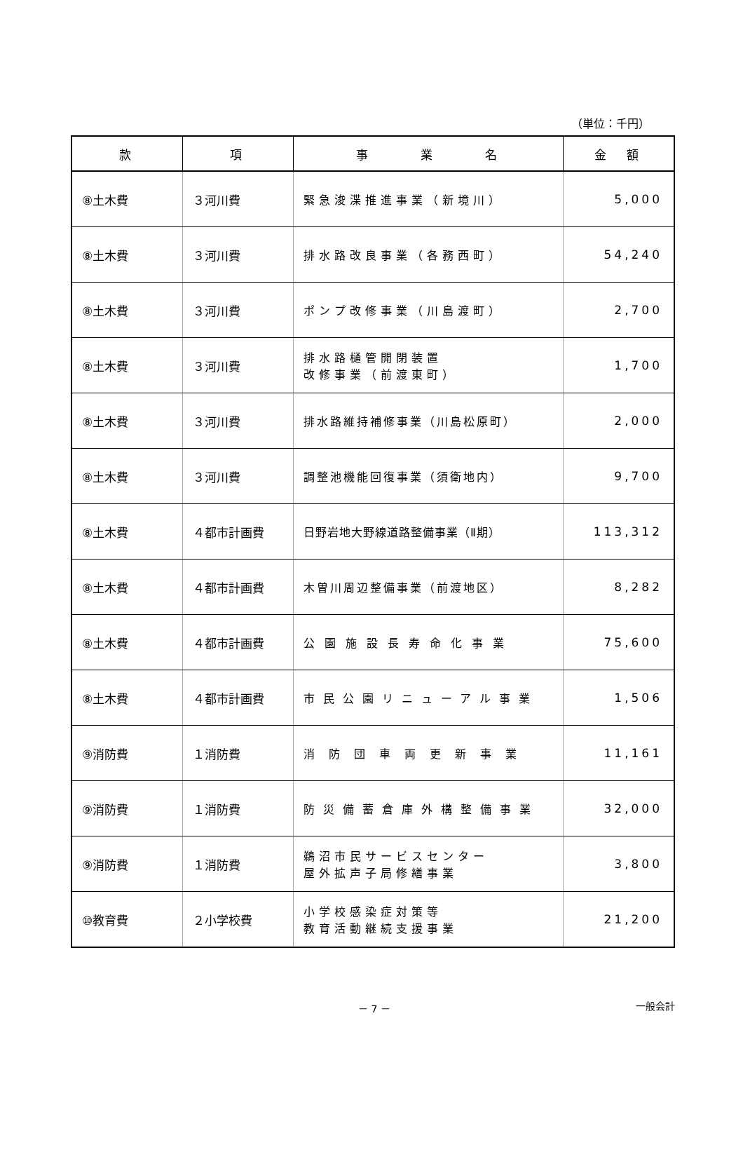（単位：千円）
| 款 | 項 | 事 業 名 | 金 額 |
| --- | --- | --- | --- |
| ⑧土木費 | ３河川費 | 緊急浚渫推進事業（新境川） | 5,000 |
| ⑧土木費 | ３河川費 | 排水路改良事業（各務西町） | 54,240 |
| ⑧土木費 | ３河川費 | ポンプ改修事業（川島渡町） | 2,700 |
| ⑧土木費 | ３河川費 | 排水路樋管開閉装置 改修事業（前渡東町） | 1,700 |
| ⑧土木費 | ３河川費 | 排水路維持補修事業（川島松原町） | 2,000 |
| ⑧土木費 | ３河川費 | 調整池機能回復事業（須衛地内） | 9,700 |
| ⑧土木費 | ４都市計画費 | 日野岩地大野線道路整備事業（Ⅱ期） | 113,312 |
| ⑧土木費 | ４都市計画費 | 木曽川周辺整備事業（前渡地区） | 8,282 |
| ⑧土木費 | ４都市計画費 | 公園施設長寿命化事業 | 75,600 |
| ⑧土木費 | ４都市計画費 | 市民公園リニューアル事業 | 1,506 |
| ⑨消防費 | １消防費 | 消防団車両更新事業 | 11,161 |
| ⑨消防費 | １消防費 | 防災備蓄倉庫外構整備事業 | 32,000 |
| ⑨消防費 | １消防費 | 鵜沼市民サービスセンター 屋外拡声子局修繕事業 | 3,800 |
| ⑩教育費 | ２小学校費 | 小学校感染症対策等 教育活動継続支援事業 | 21,200 |
－ 7 － 一般会計